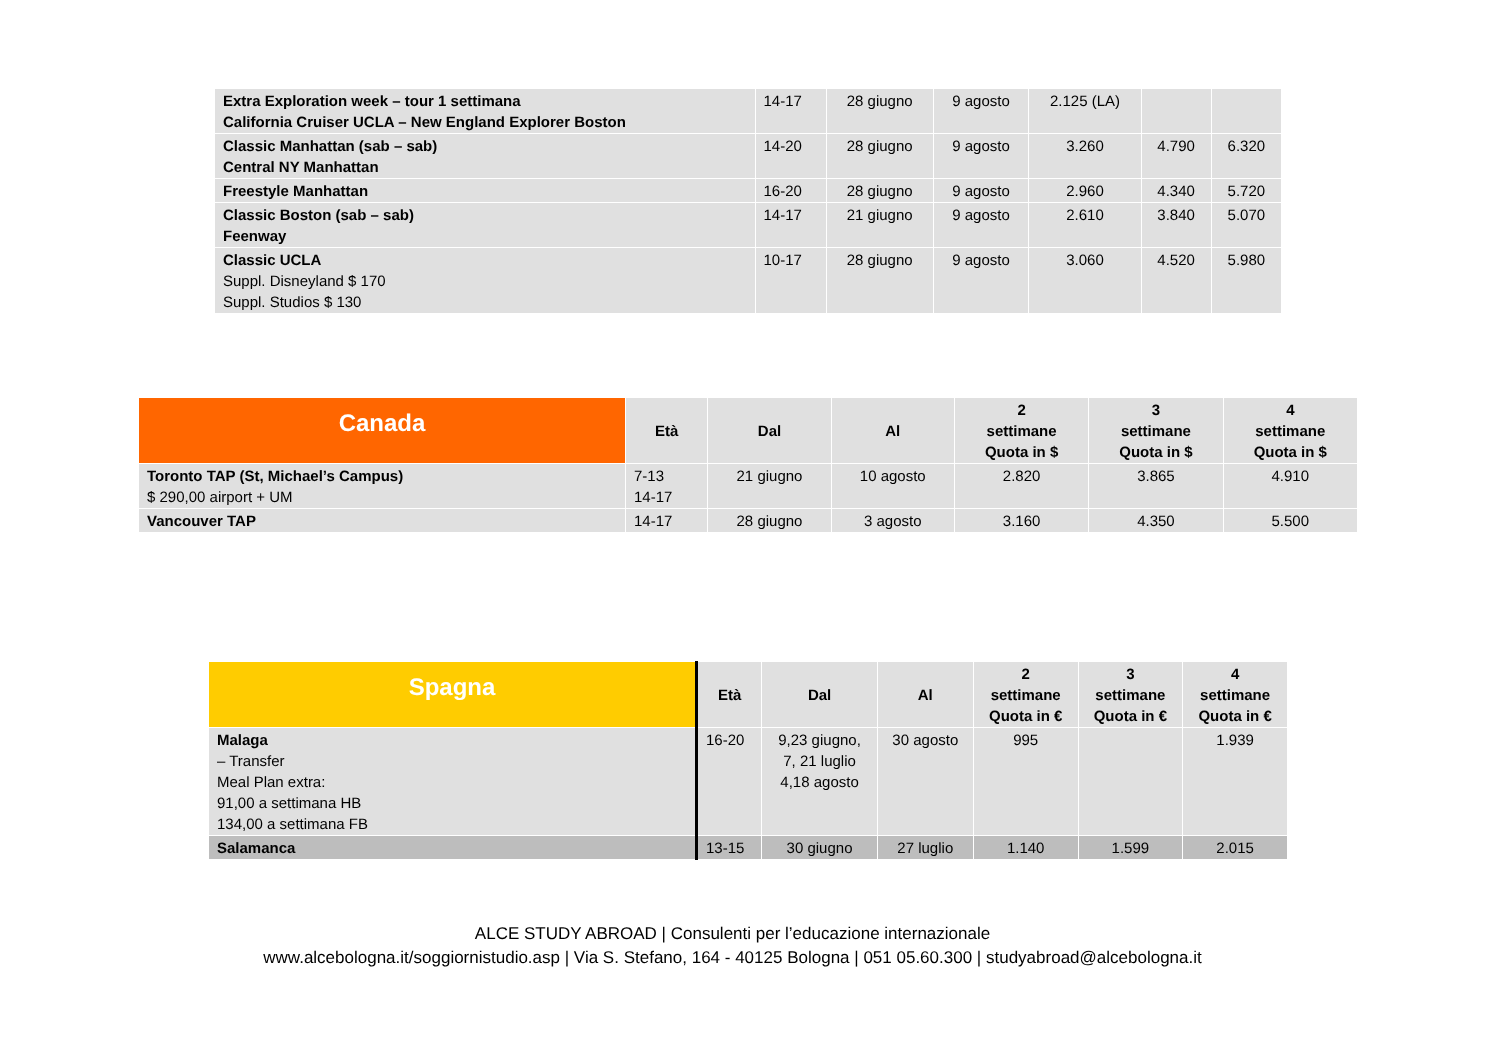| Extra Exploration week – tour 1 settimana California Cruiser UCLA – New England Explorer Boston | 14-17 | 28 giugno | 9 agosto | 2.125 (LA) | | |
| Classic Manhattan (sab – sab) Central NY Manhattan | 14-20 | 28 giugno | 9 agosto | 3.260 | 4.790 | 6.320 |
| Freestyle Manhattan | 16-20 | 28 giugno | 9 agosto | 2.960 | 4.340 | 5.720 |
| Classic Boston (sab – sab) Feenway | 14-17 | 21 giugno | 9 agosto | 2.610 | 3.840 | 5.070 |
| Classic UCLA Suppl. Disneyland $ 170 Suppl. Studios $ 130 | 10-17 | 28 giugno | 9 agosto | 3.060 | 4.520 | 5.980 |
| Canada | Età | Dal | Al | 2 settimane Quota in $ | 3 settimane Quota in $ | 4 settimane Quota in $ |
| --- | --- | --- | --- | --- | --- | --- |
| Toronto TAP (St, Michael’s Campus) $ 290,00 airport + UM | 7-13 14-17 | 21 giugno | 10 agosto | 2.820 | 3.865 | 4.910 |
| Vancouver TAP | 14-17 | 28 giugno | 3 agosto | 3.160 | 4.350 | 5.500 |
| Spagna | Età | Dal | Al | 2 settimane Quota in € | 3 settimane Quota in € | 4 settimane Quota in € |
| --- | --- | --- | --- | --- | --- | --- |
| Malaga – Transfer Meal Plan extra: 91,00 a settimana HB 134,00 a settimana FB | 16-20 | 9,23 giugno, 7, 21 luglio 4,18 agosto | 30 agosto | 995 | | 1.939 |
| Salamanca | 13-15 | 30 giugno | 27 luglio | 1.140 | 1.599 | 2.015 |
ALCE STUDY ABROAD | Consulenti per l’educazione internazionale
www.alcebologna.it/soggiornistudio.asp | Via S. Stefano, 164 - 40125 Bologna | 051 05.60.300 | studyabroad@alcebologna.it